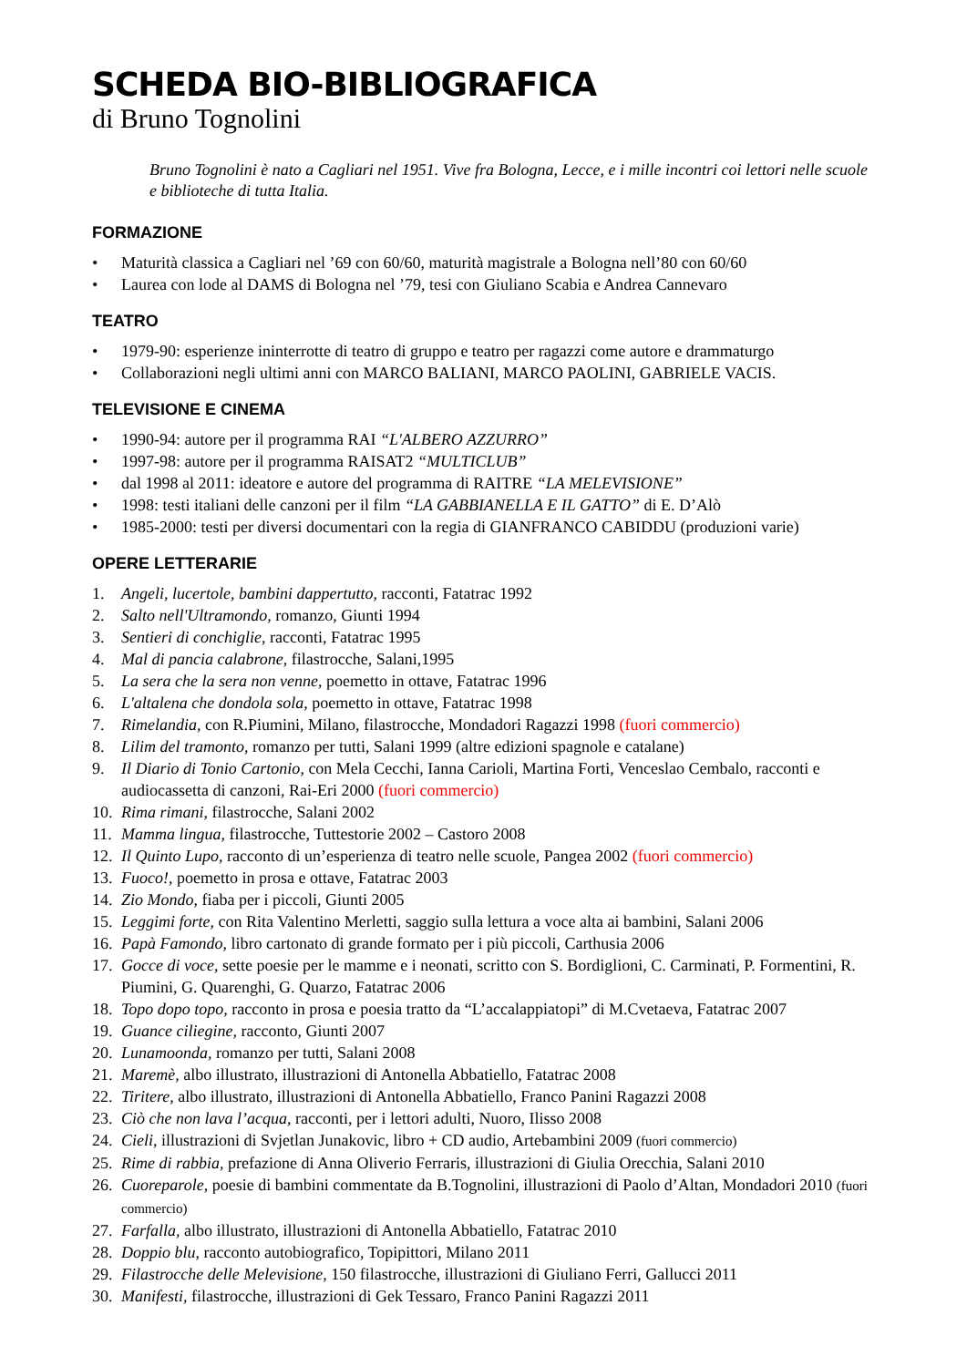SCHEDA BIO-BIBLIOGRAFICA
di Bruno Tognolini
Bruno Tognolini è nato a Cagliari nel 1951. Vive fra Bologna, Lecce, e i mille incontri coi lettori nelle scuole e biblioteche di tutta Italia.
FORMAZIONE
• Maturità classica a Cagliari nel ’69 con 60/60, maturità magistrale a Bologna nell’80 con 60/60
• Laurea con lode al DAMS di Bologna nel ’79, tesi con Giuliano Scabia e Andrea Cannevaro
TEATRO
• 1979-90: esperienze ininterrotte di teatro di gruppo e teatro per ragazzi come autore e drammaturgo
• Collaborazioni negli ultimi anni con MARCO BALIANI, MARCO PAOLINI, GABRIELE VACIS.
TELEVISIONE E CINEMA
• 1990-94: autore per il programma RAI “L'ALBERO AZZURRO”
• 1997-98: autore per il programma RAISAT2 “MULTICLUB”
• dal 1998 al 2011: ideatore e autore del programma di RAITRE “LA MELEVISIONE”
• 1998: testi italiani delle canzoni per il film “LA GABBIANELLA E IL GATTO” di E. D’Alò
• 1985-2000: testi per diversi documentari con la regia di GIANFRANCO CABIDDU (produzioni varie)
OPERE LETTERARIE
1. Angeli, lucertole, bambini dappertutto, racconti, Fatatrac 1992
2. Salto nell'Ultramondo, romanzo, Giunti 1994
3. Sentieri di conchiglie, racconti, Fatatrac 1995
4. Mal di pancia calabrone, filastrocche, Salani,1995
5. La sera che la sera non venne, poemetto in ottave, Fatatrac 1996
6. L'altalena che dondola sola, poemetto in ottave, Fatatrac 1998
7. Rimelandia, con R.Piumini, Milano, filastrocche, Mondadori Ragazzi 1998 (fuori commercio)
8. Lilim del tramonto, romanzo per tutti, Salani 1999 (altre edizioni spagnole e catalane)
9. Il Diario di Tonio Cartonio, con Mela Cecchi, Ianna Carioli, Martina Forti, Venceslao Cembalo, racconti e audiocassetta di canzoni, Rai-Eri 2000 (fuori commercio)
10. Rima rimani, filastrocche, Salani 2002
11. Mamma lingua, filastrocche, Tuttestorie 2002 – Castoro 2008
12. Il Quinto Lupo, racconto di un’esperienza di teatro nelle scuole, Pangea 2002 (fuori commercio)
13. Fuoco!, poemetto in prosa e ottave, Fatatrac 2003
14. Zio Mondo, fiaba per i piccoli, Giunti 2005
15. Leggimi forte, con Rita Valentino Merletti, saggio sulla lettura a voce alta ai bambini, Salani 2006
16. Papà Famondo, libro cartonato di grande formato per i più piccoli, Carthusia 2006
17. Gocce di voce, sette poesie per le mamme e i neonati, scritto con S. Bordiglioni, C. Carminati, P. Formentini, R. Piumini, G. Quarenghi, G. Quarzo, Fatatrac 2006
18. Topo dopo topo, racconto in prosa e poesia tratto da “L’accalappiatopi” di M.Cvetaeva, Fatatrac 2007
19. Guance ciliegine, racconto, Giunti 2007
20. Lunamoonda, romanzo per tutti, Salani 2008
21. Maremè, albo illustrato, illustrazioni di Antonella Abbatiello, Fatatrac 2008
22. Tiritere, albo illustrato, illustrazioni di Antonella Abbatiello, Franco Panini Ragazzi 2008
23. Ciò che non lava l’acqua, racconti, per i lettori adulti, Nuoro, Ilisso 2008
24. Cieli, illustrazioni di Svjetlan Junakovic, libro + CD audio, Artebambini 2009 (fuori commercio)
25. Rime di rabbia, prefazione di Anna Oliverio Ferraris, illustrazioni di Giulia Orecchia, Salani 2010
26. Cuoreparole, poesie di bambini commentate da B.Tognolini, illustrazioni di Paolo d’Altan, Mondadori 2010 (fuori commercio)
27. Farfalla, albo illustrato, illustrazioni di Antonella Abbatiello, Fatatrac 2010
28. Doppio blu, racconto autobiografico, Topipittori, Milano 2011
29. Filastrocche delle Melevisione, 150 filastrocche, illustrazioni di Giuliano Ferri, Gallucci 2011
30. Manifesti, filastrocche, illustrazioni di Gek Tessaro, Franco Panini Ragazzi 2011